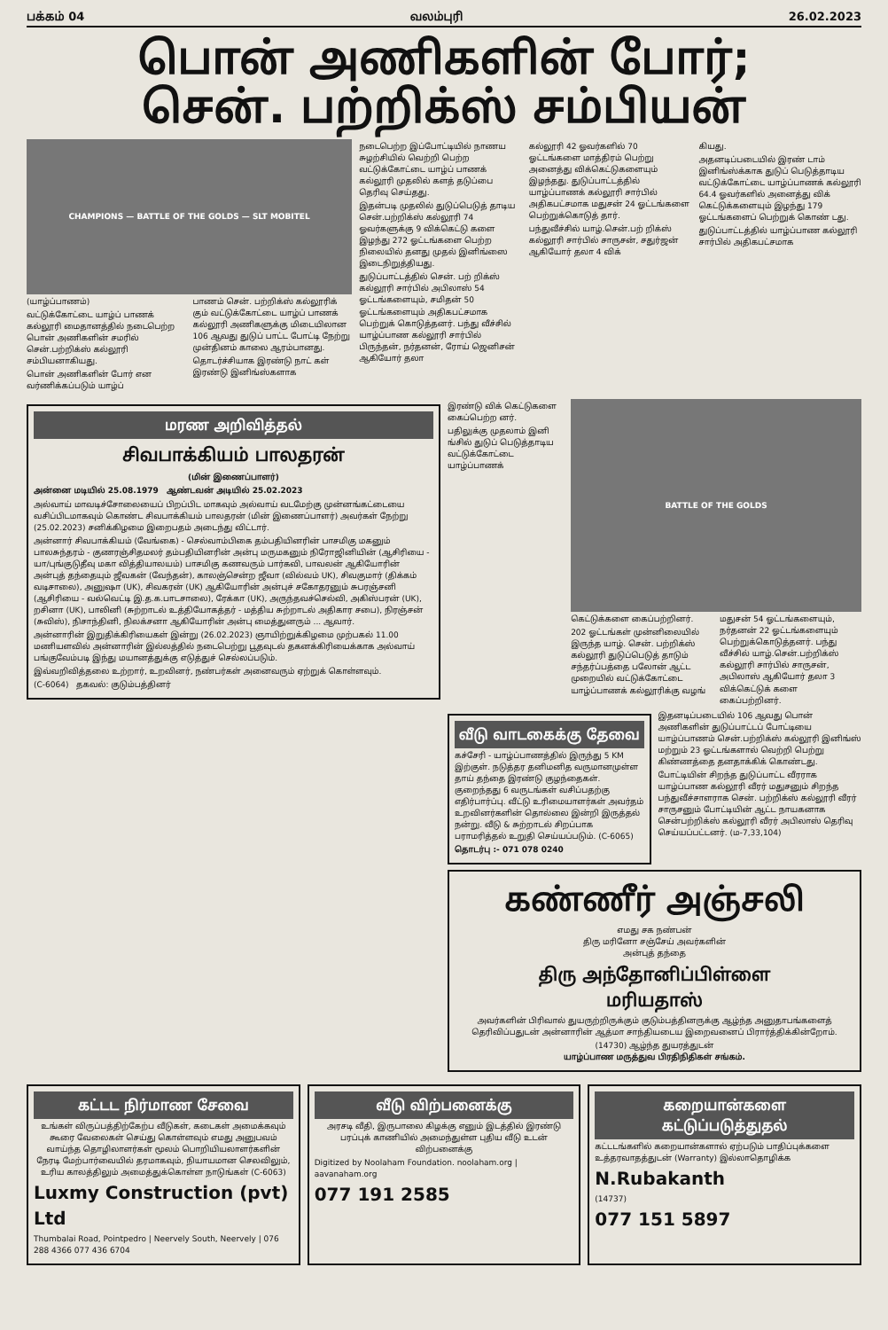பக்கம் 04 வலம்புரி 26.02.2023
பொன் அணிகளின் போர்;
சென். பற்றிக்ஸ் சம்பியன்
CHAMPIONS — BATTLE OF THE GOLDS — SLT MOBITEL
(யாழ்ப்பாணம்)
வட்டுக்கோட்டை யாழ்ப் பாணக் கல்லூரி மைதானத்தில் நடைபெற்ற பொன் அணிகளின் சமரில் சென்.பற்றிக்ஸ் கல்லூரி சம்பியனாகியது.
பொன் அணிகளின் போர் என வர்ணிக்கப்படும் யாழ்ப்
பாணம் சென். பற்றிக்ஸ் கல்லூரிக் கும் வட்டுக்கோட்டை யாழ்ப் பாணக் கல்லூரி அணிகளுக்கு மிடையிலான 106 ஆவது துடுப் பாட்ட போட்டி நேற்று முன்தினம் காலை ஆரம்பானது.
தொடர்ச்சியாக இரண்டு நாட் கள் இரண்டு இனிங்ஸ்களாக
நடைபெற்ற இப்போட்டியில் நாணய சுழற்சியில் வெற்றி பெற்ற வட்டுக்கோட்டை யாழ்ப் பாணக் கல்லூரி முதலில் களத் தடுப்பை தெரிவு செய்தது.
இதன்படி முதலில் துடுப்பெடுத் தாடிய சென்.பற்றிக்ஸ் கல்லூரி 74 ஓவர்களுக்கு 9 விக்கெட்டு களை இழந்து 272 ஓட்டங்களை பெற்ற நிலையில் தனது முதல் இனிங்ஸை இடைநிறுத்தியது.
துடுப்பாட்டத்தில் சென். பற் றிக்ஸ் கல்லூரி சார்பில் அபிலாஸ் 54 ஓட்டங்களையும், சமிதன் 50 ஓட்டங்களையும் அதிகபட்சமாக பெற்றுக் கொடுத்தனர். பந்து வீச்சில் யாழ்ப்பாண கல்லூரி சார்பில் பிருந்தன், நர்தனன், ரோய் ஜெனிசன் ஆகியோர் தலா
கல்லூரி 42 ஓவர்களில் 70 ஓட்டங்களை மாத்திரம் பெற்று அனைத்து விக்கெட்டுகளையும் இழந்தது. துடுப்பாட்டத்தில் யாழ்ப்பாணக் கல்லூரி சார்பில் அதிகபட்சமாக மதுசன் 24 ஓட்டங்களை பெற்றுக்கொடுத் தார்.
பந்துவீச்சில் யாழ்.சென்.பற் றிக்ஸ் கல்லூரி சார்பில் சாருசன், சதுர்ஜன் ஆகியோர் தலா 4 விக்
கியது.
அதனடிப்படையில் இரண் டாம் இனிங்ஸ்க்காக துடுப் பெடுத்தாடிய வட்டுக்கோட்டை யாழ்ப்பாணக் கல்லூரி 64.4 ஓவர்களில் அனைத்து விக் கெட்டுக்களையும் இழந்து 179 ஓட்டங்களைப் பெற்றுக் கொண் டது.
துடுப்பாட்டத்தில் யாழ்ப்பாண கல்லூரி சார்பில் அதிகபட்சமாக
மரண அறிவித்தல்
சிவபாக்கியம் பாலதரன்
(மின் இணைப்பாளர்)
அன்னை மடியில் 25.08.1979 ஆண்டவன் அடியில் 25.02.2023
அல்வாய் மாவடிச்சோலையைப் பிறப்பிட மாகவும் அல்வாய் வடமேற்கு முன்னங்கட்டையை வசிப்பிடமாகவும் கொண்ட சிவபாக்கியம் பாலதரன் (மின் இணைப்பாளர்) அவர்கள் நேற்று (25.02.2023) சனிக்கிழமை இறைபதம் அடைந்து விட்டார்.
அன்னார் சிவபாக்கியம் (வேங்கை) - செல்வாம்பிகை தம்பதியினரின் பாசமிகு மகனும் பாலசுந்தரம் - குணரஞ்சிதமலர் தம்பதியினரின் அன்பு மருமகனும் நிரோஜினியின் (ஆசிரியை - யா/புங்குடுதீவு மகா வித்தியாலயம்) பாசமிகு கணவரும் பார்கவி, பாவலன் ஆகியோரின் அன்புத் தந்தையும் ஜீவகன் (வேந்தன்), காலஞ்சென்ற ஜீவா (வில்வம் UK), சிவகுமார் (திக்கம் வடிசாலை), அனுஷா (UK), சிவகரன் (UK) ஆகியோரின் அன்புச் சகோதரனும் சுபரஞ்சனி (ஆசிரியை - வல்வெட்டி இ.த.க.பாடசாலை), ரேக்கா (UK), அருந்தவச்செல்வி, அகிஸ்பரன் (UK), றசினா (UK), பாலினி (சுற்றாடல் உத்தியோகத்தர் - மத்திய சுற்றாடல் அதிகார சபை), நிரஞ்சன் (சுவிஸ்), நிசாந்தினி, நிலக்சனா ஆகியோரின் அன்பு மைத்துனரும் ... ஆவார்.
அன்னாரின் இறுதிக்கிரியைகள் இன்று (26.02.2023) ஞாயிற்றுக்கிழமை முற்பகல் 11.00 மணியளவில் அன்னாரின் இல்லத்தில் நடைபெற்று பூதவுடல் தகனக்கிரியைக்காக அல்வாய் பங்குவேம்படி இந்து மயானத்துக்கு எடுத்துச் செல்லப்படும்.
இவ்வறிவித்தலை உற்றார், உறவினர், நண்பர்கள் அனைவரும் ஏற்றுக் கொள்ளவும்.
(C-6064) தகவல்: குடும்பத்தினர்
இரண்டு விக் கெட்டுகளை கைப்பெற்ற னர்.
பதிலுக்கு முதலாம் இனி ங்சில் துடுப் பெடுத்தாடிய வட்டுக்கோட்டை யாழ்ப்பாணக்
BATTLE OF THE GOLDS
கெட்டுக்களை கைப்பற்றினர்.
202 ஓட்டங்கள் முன்னிலையில் இருந்த யாழ். சென். பற்றிக்ஸ் கல்லூரி துடுப்பெடுத் தாடும் சந்தர்ப்பத்தை பலோன் ஆட்ட முறையில் வட்டுக்கோட்டை யாழ்ப்பாணக் கல்லூரிக்கு வழங்
மதுசன் 54 ஓட்டங்களையும், நர்தனன் 22 ஓட்டங்களையும் பெற்றுக்கொடுத்தனர். பந்து வீச்சில் யாழ்.சென்.பற்றிக்ஸ் கல்லூரி சார்பில் சாருசன், அபிலாஸ் ஆகியோர் தலா 3 விக்கெட்டுக் களை கைப்பற்றினர்.
வீடு வாடகைக்கு தேவை
கச்சேரி - யாழ்ப்பாணத்தில் இருந்து 5 KM இற்குள். நடுத்தர தனிமனித வருமானமுள்ள தாய் தந்தை இரண்டு குழந்தைகள். குறைந்தது 6 வருடங்கள் வசிப்பதற்கு எதிர்பார்ப்பு. வீட்டு உரிமையாளர்கள் அவர்தம் உறவினர்களின் தொல்லை இன்றி இருத்தல் நன்று. வீடு & சுற்றாடல் சிறப்பாக பராமரித்தல் உறுதி செய்யப்படும். (C-6065)
தொடர்பு :- 071 078 0240
இதனடிப்படையில் 106 ஆவது பொன் அணிகளின் துடுப்பாட்டப் போட்டியை யாழ்ப்பாணம் சென்.பற்றிக்ஸ் கல்லூரி இனிங்ஸ் மற்றும் 23 ஓட்டங்களால் வெற்றி பெற்று கிண்ணத்தை தனதாக்கிக் கொண்டது.
போட்டியின் சிறந்த துடுப்பாட்ட வீரராக யாழ்ப்பாண கல்லூரி வீரர் மதுசனும் சிறந்த பந்துவீச்சாளராக சென். பற்றிக்ஸ் கல்லூரி வீரர் சாருசனும் போட்டியின் ஆட்ட நாயகனாக சென்பற்றிக்ஸ் கல்லூரி வீரர் அபிலாஸ் தெரிவு செய்யப்பட்டனர். (ம-7,33,104)
கண்ணீர் அஞ்சலி
எமது சக நண்பன்
திரு மரினோ சஞ்சேய் அவர்களின்
அன்புத் தந்தை
திரு அந்தோனிப்பிள்ளை
மரியதாஸ்
அவர்களின் பிரிவால் துயருற்றிருக்கும் குடும்பத்தினருக்கு ஆழ்ந்த அனுதாபங்களைத் தெரிவிப்பதுடன் அன்னாரின் ஆத்மா சாந்தியடைய இறைவனைப் பிரார்த்திக்கின்றோம்.
(14730) ஆழ்ந்த துயரத்துடன்
யாழ்ப்பாண மருத்துவ பிரதிநிதிகள் சங்கம்.
கட்டட நிர்மாண சேவை
உங்கள் விருப்பத்திற்கேற்ப வீடுகள், கடைகள் அமைக்கவும் கூரை வேலைகள் செய்து கொள்ளவும் எமது அனுபவம் வாய்ந்த தொழிலாளர்கள் மூலம் பொறியியலாளர்களின் நேரடி மேற்பார்வையில் தரமாகவும், நியாயமான செலவிலும், உரிய காலத்திலும் அமைத்துக்கொள்ள நாடுங்கள் (C-6063)
Luxmy Construction (pvt) Ltd
Thumbalai Road, Pointpedro | Neervely South, Neervely | 076 288 4366 077 436 6704
வீடு விற்பனைக்கு
அரசடி வீதி, இருபாலை கிழக்கு எனும் இடத்தில் இரண்டு பரப்புக் காணியில் அமைந்துள்ள புதிய வீடு உடன் விற்பனைக்கு
Digitized by Noolaham Foundation. noolaham.org | aavanaham.org
077 191 2585
கறையான்களை கட்டுப்படுத்துதல்
கட்டடங்களில் கறையான்களால் ஏற்படும் பாதிப்புக்களை உத்தரவாதத்துடன் (Warranty) இல்லாதொழிக்க
N.Rubakanth
(14737)
077 151 5897